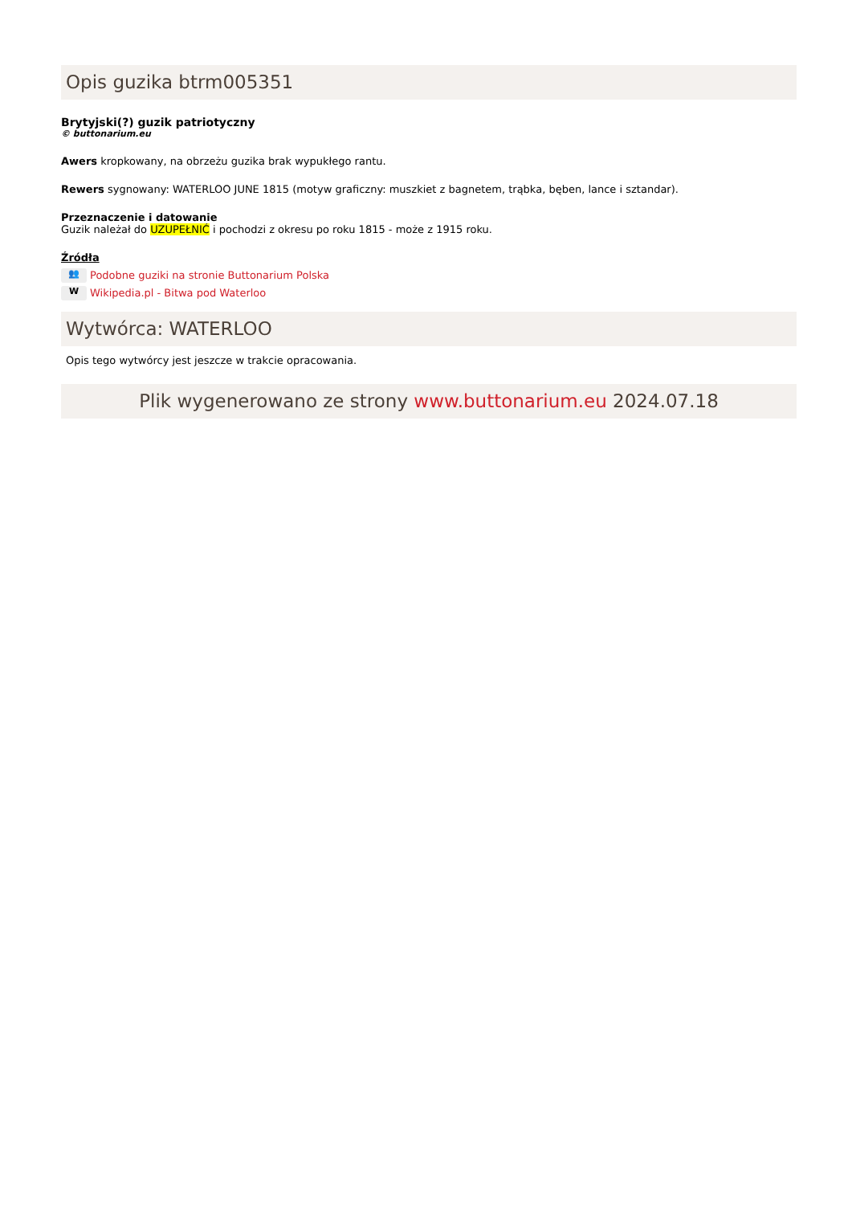Opis guzika btrm005351
Brytyjski(?) guzik patriotyczny
© buttonarium.eu
Awers kropkowany, na obrzeżu guzika brak wypukłego rantu.
Rewers sygnowany: WATERLOO JUNE 1815 (motyw graficzny: muszkiet z bagnetem, trąbka, bęben, lance i sztandar).
Przeznaczenie i datowanie
Guzik należał do UZUPEŁNIĆ i pochodzi z okresu po roku 1815 - może z 1915 roku.
Źródła
👥 Podobne guziki na stronie Buttonarium Polska
W Wikipedia.pl - Bitwa pod Waterloo
Wytwórca: WATERLOO
Opis tego wytwórcy jest jeszcze w trakcie opracowania.
Plik wygenerowano ze strony www.buttonarium.eu 2024.07.18